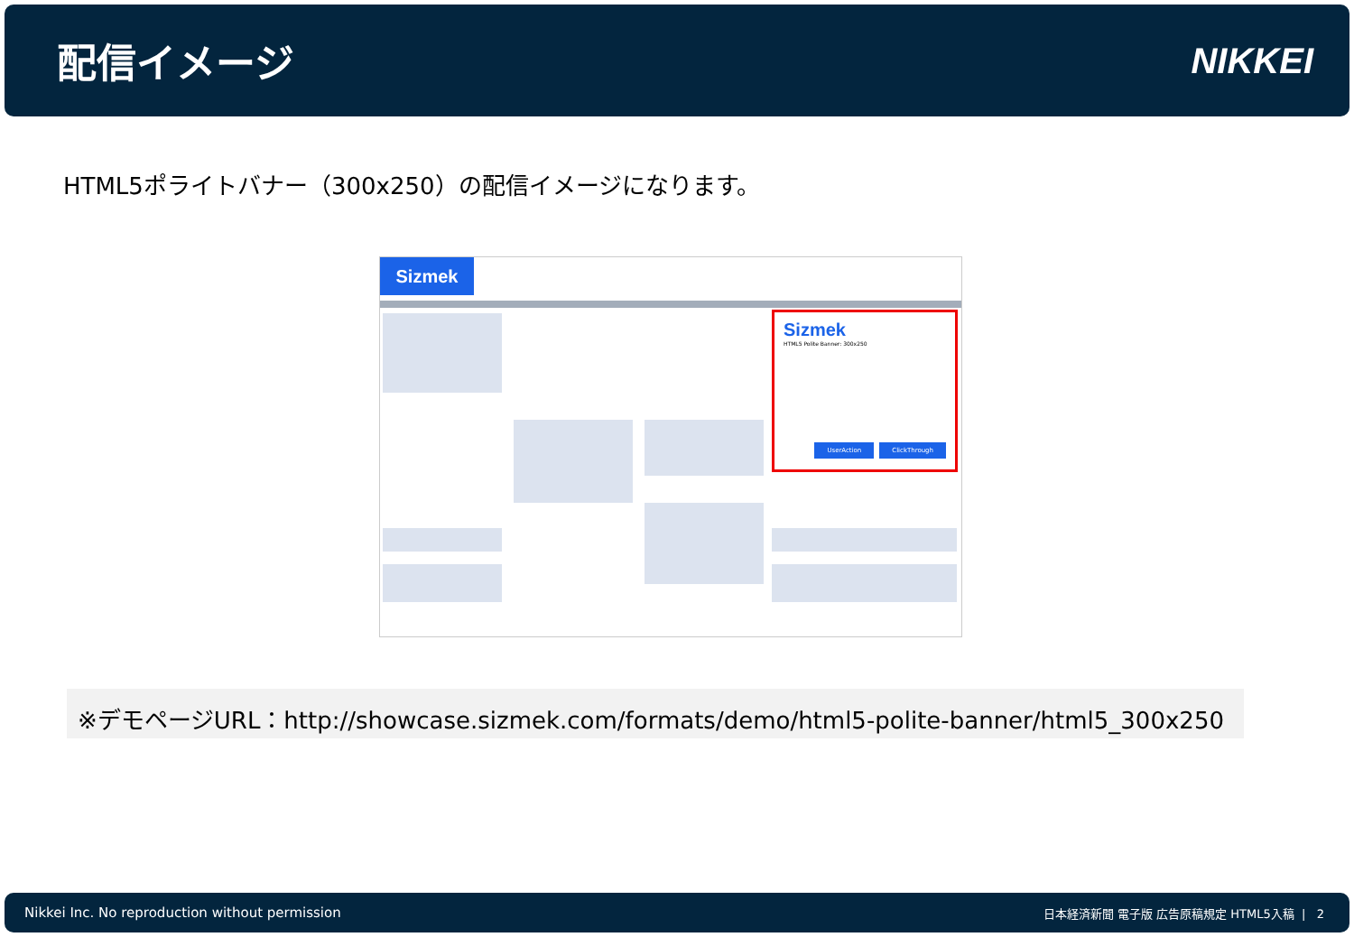配信イメージ NIKKEI
HTML5ポライトバナー（300x250）の配信イメージになります。
Sizmek
Sizmek
HTML5 Polite Banner: 300x250
UserAction ClickThrough
※デモページURL：http://showcase.sizmek.com/formats/demo/html5-polite-banner/html5_300x250
Nikkei Inc. No reproduction without permission 日本経済新聞 電子版 広告原稿規定 HTML5入稿 | 2